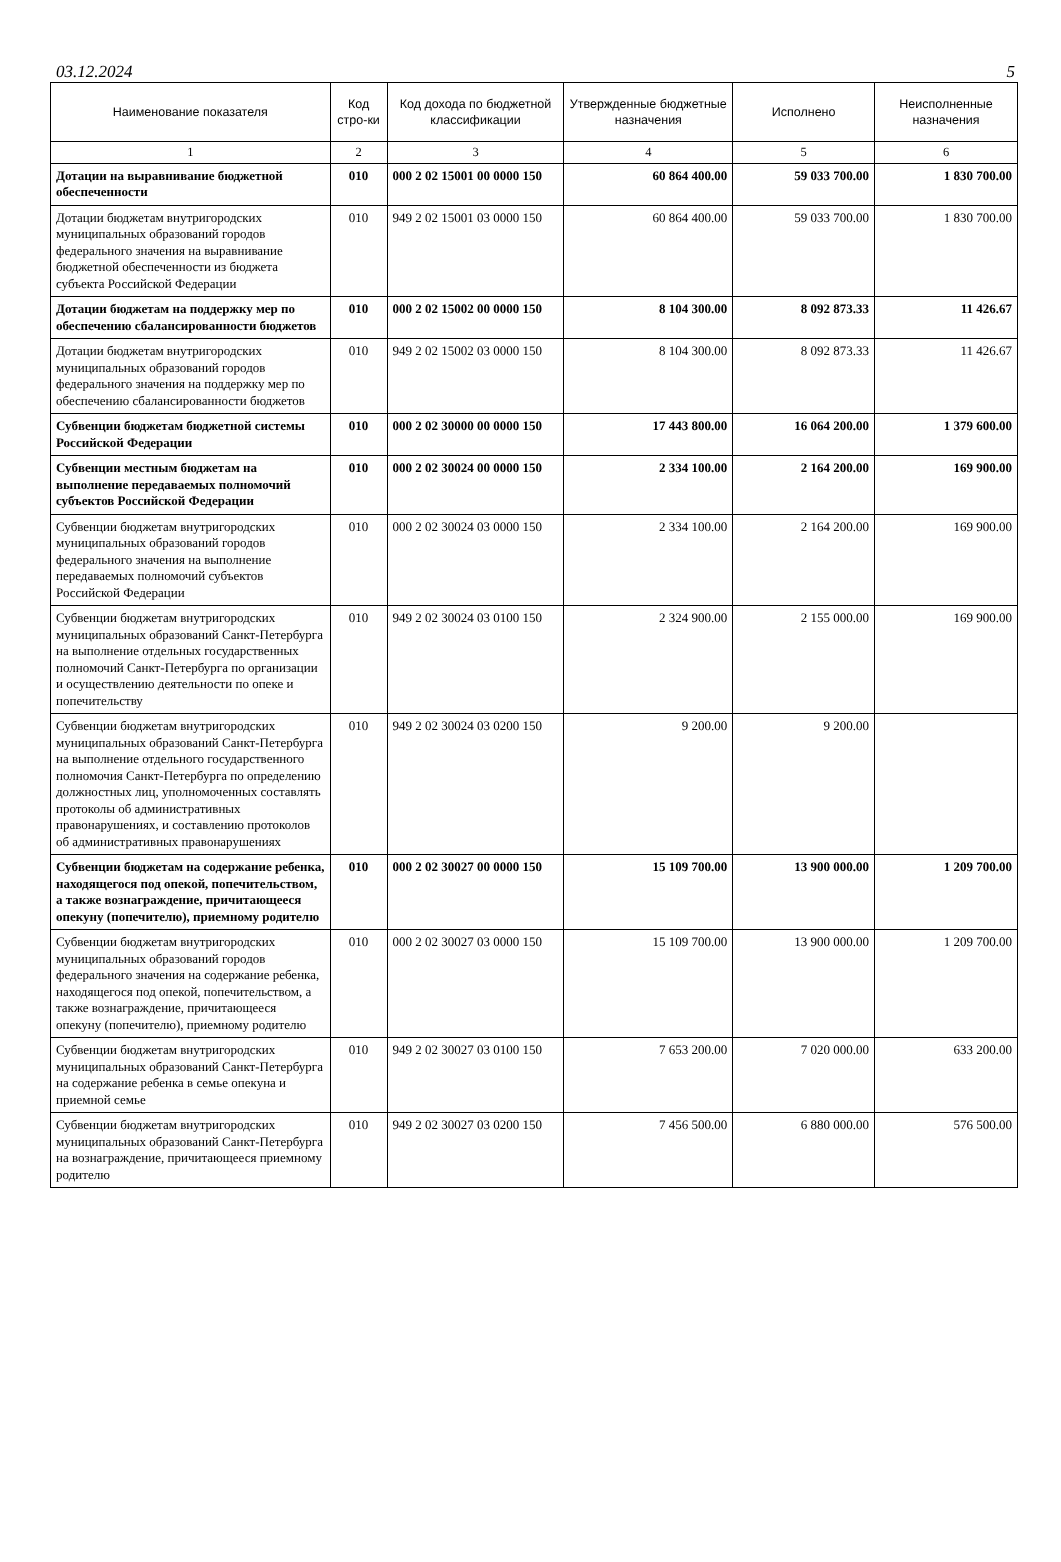03.12.2024 5
| Наименование показателя | Код стро-ки | Код дохода по бюджетной классификации | Утвержденные бюджетные назначения | Исполнено | Неисполненные назначения |
| --- | --- | --- | --- | --- | --- |
| 1 | 2 | 3 | 4 | 5 | 6 |
| Дотации на выравнивание бюджетной обеспеченности | 010 | 000 2 02 15001 00 0000 150 | 60 864 400.00 | 59 033 700.00 | 1 830 700.00 |
| Дотации бюджетам внутригородских муниципальных образований городов федерального значения на выравнивание бюджетной обеспеченности из бюджета субъекта Российской Федерации | 010 | 949 2 02 15001 03 0000 150 | 60 864 400.00 | 59 033 700.00 | 1 830 700.00 |
| Дотации бюджетам на поддержку мер по обеспечению сбалансированности бюджетов | 010 | 000 2 02 15002 00 0000 150 | 8 104 300.00 | 8 092 873.33 | 11 426.67 |
| Дотации бюджетам внутригородских муниципальных образований городов федерального значения на поддержку мер по обеспечению сбалансированности бюджетов | 010 | 949 2 02 15002 03 0000 150 | 8 104 300.00 | 8 092 873.33 | 11 426.67 |
| Субвенции бюджетам бюджетной системы Российской Федерации | 010 | 000 2 02 30000 00 0000 150 | 17 443 800.00 | 16 064 200.00 | 1 379 600.00 |
| Субвенции местным бюджетам на выполнение передаваемых полномочий субъектов Российской Федерации | 010 | 000 2 02 30024 00 0000 150 | 2 334 100.00 | 2 164 200.00 | 169 900.00 |
| Субвенции бюджетам внутригородских муниципальных образований городов федерального значения на выполнение передаваемых полномочий субъектов Российской Федерации | 010 | 000 2 02 30024 03 0000 150 | 2 334 100.00 | 2 164 200.00 | 169 900.00 |
| Субвенции бюджетам внутригородских муниципальных образований Санкт-Петербурга на выполнение отдельных государственных полномочий Санкт-Петербурга по организации и осуществлению деятельности по опеке и попечительству | 010 | 949 2 02 30024 03 0100 150 | 2 324 900.00 | 2 155 000.00 | 169 900.00 |
| Субвенции бюджетам внутригородских муниципальных образований Санкт-Петербурга на выполнение отдельного государственного полномочия Санкт-Петербурга по определению должностных лиц, уполномоченных составлять протоколы об административных правонарушениях, и составлению протоколов об административных правонарушениях | 010 | 949 2 02 30024 03 0200 150 | 9 200.00 | 9 200.00 | |
| Субвенции бюджетам на содержание ребенка, находящегося под опекой, попечительством, а также вознаграждение, причитающееся опекуну (попечителю), приемному родителю | 010 | 000 2 02 30027 00 0000 150 | 15 109 700.00 | 13 900 000.00 | 1 209 700.00 |
| Субвенции бюджетам внутригородских муниципальных образований городов федерального значения на содержание ребенка, находящегося под опекой, попечительством, а также вознаграждение, причитающееся опекуну (попечителю), приемному родителю | 010 | 000 2 02 30027 03 0000 150 | 15 109 700.00 | 13 900 000.00 | 1 209 700.00 |
| Субвенции бюджетам внутригородских муниципальных образований Санкт-Петербурга на содержание ребенка в семье опекуна и приемной семье | 010 | 949 2 02 30027 03 0100 150 | 7 653 200.00 | 7 020 000.00 | 633 200.00 |
| Субвенции бюджетам внутригородских муниципальных образований Санкт-Петербурга на вознаграждение, причитающееся приемному родителю | 010 | 949 2 02 30027 03 0200 150 | 7 456 500.00 | 6 880 000.00 | 576 500.00 |